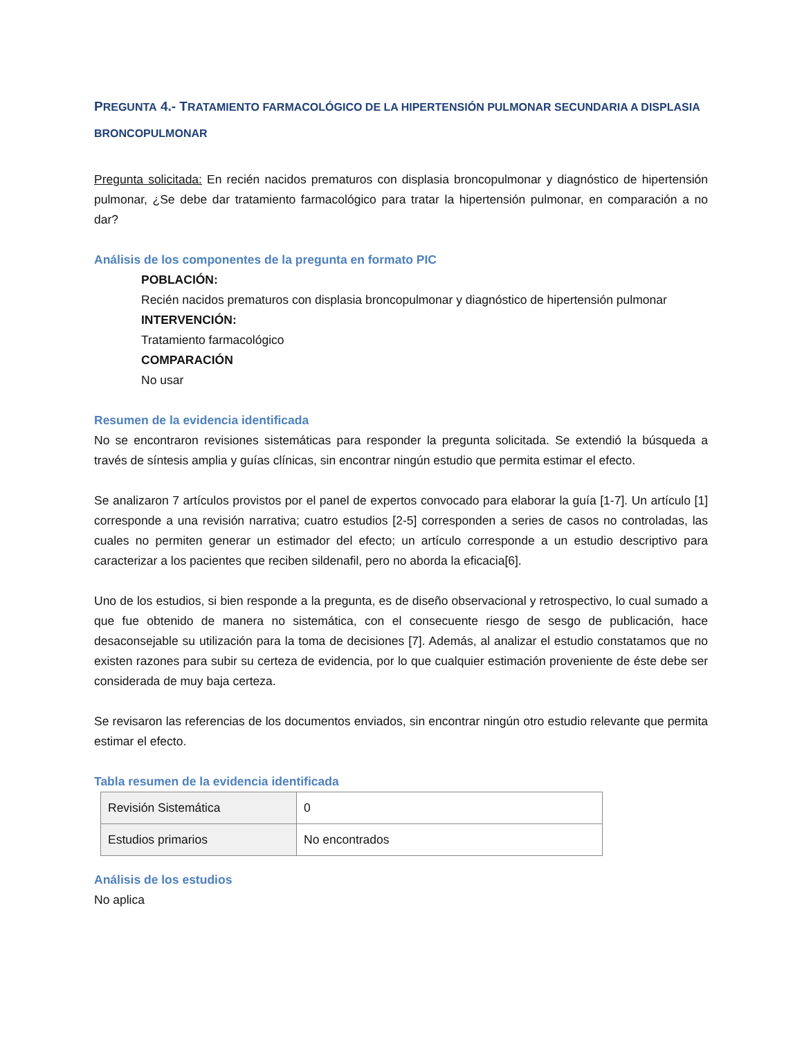PREGUNTA 4.- TRATAMIENTO FARMACOLÓGICO DE LA HIPERTENSIÓN PULMONAR SECUNDARIA A DISPLASIA BRONCOPULMONAR
Pregunta solicitada: En recién nacidos prematuros con displasia broncopulmonar y diagnóstico de hipertensión pulmonar, ¿Se debe dar tratamiento farmacológico para tratar la hipertensión pulmonar, en comparación a no dar?
Análisis de los componentes de la pregunta en formato PIC
POBLACIÓN:
Recién nacidos prematuros con displasia broncopulmonar y diagnóstico de hipertensión pulmonar
INTERVENCIÓN:
Tratamiento farmacológico
COMPARACIÓN
No usar
Resumen de la evidencia identificada
No se encontraron revisiones sistemáticas para responder la pregunta solicitada. Se extendió la búsqueda a través de síntesis amplia y guías clínicas, sin encontrar ningún estudio que permita estimar el efecto.
Se analizaron 7 artículos provistos por el panel de expertos convocado para elaborar la guía [1-7]. Un artículo [1] corresponde a una revisión narrativa; cuatro estudios [2-5] corresponden a series de casos no controladas, las cuales no permiten generar un estimador del efecto; un artículo corresponde a un estudio descriptivo para caracterizar a los pacientes que reciben sildenafil, pero no aborda la eficacia[6].
Uno de los estudios, si bien responde a la pregunta, es de diseño observacional y retrospectivo, lo cual sumado a que fue obtenido de manera no sistemática, con el consecuente riesgo de sesgo de publicación, hace desaconsejable su utilización para la toma de decisiones [7]. Además, al analizar el estudio constatamos que no existen razones para subir su certeza de evidencia, por lo que cualquier estimación proveniente de éste debe ser considerada de muy baja certeza.
Se revisaron las referencias de los documentos enviados, sin encontrar ningún otro estudio relevante que permita estimar el efecto.
Tabla resumen de la evidencia identificada
| Revisión Sistemática | 0 |
| Estudios primarios | No encontrados |
Análisis de los estudios
No aplica